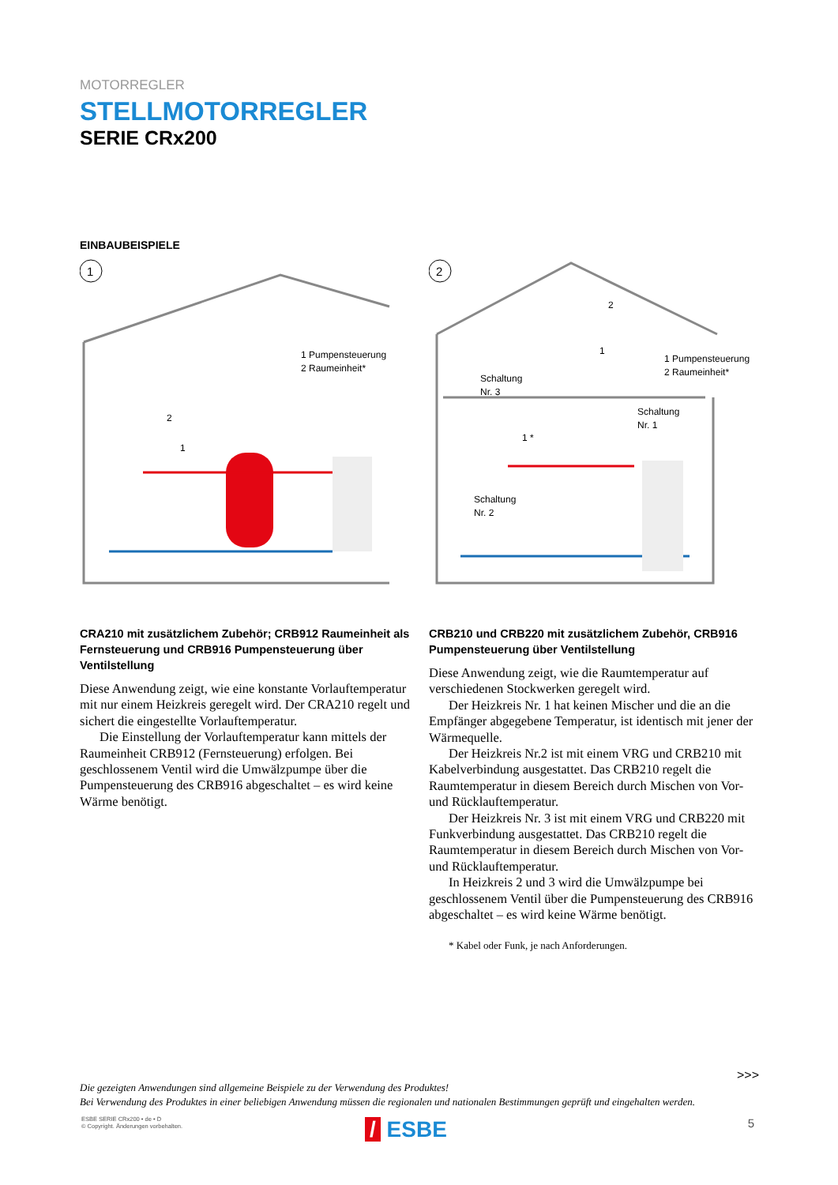MOTORREGLER
STELLMOTORREGLER
SERIE CRx200
EINBAUBEISPIELE
1
1 Pumpensteuerung
2 Raumeinheit*
2
1
CRA210 mit zusätzlichem Zubehör; CRB912 Raumeinheit als Fernsteuerung und CRB916 Pumpensteuerung über Ventilstellung
Diese Anwendung zeigt, wie eine konstante Vorlauf­temperatur mit nur einem Heizkreis geregelt wird. Der CRA210 regelt und sichert die eingestellte Vorlauftemperatur.
Die Einstellung der Vorlauftemperatur kann mittels der Raumeinheit CRB912 (Fernsteuerung) erfolgen. Bei geschlossenem Ventil wird die Umwälzpumpe über die Pumpensteuerung des CRB916 abgeschaltet – es wird keine Wärme benötigt.
2
1 Pumpensteuerung
2 Raumeinheit*
Schaltung
Nr. 3
Schaltung
Nr. 1
Schaltung
Nr. 2
2
1
1 *
CRB210 und CRB220 mit zusätzlichem Zubehör, CRB916 Pumpensteuerung über Ventilstellung
Diese Anwendung zeigt, wie die Raumtemperatur auf verschiedenen Stockwerken geregelt wird.
Der Heizkreis Nr. 1 hat keinen Mischer und die an die Empfänger abgegebene Temperatur, ist identisch mit jener der Wärmequelle.
Der Heizkreis Nr.2 ist mit einem VRG und CRB210 mit Kabelverbindung ausgestattet. Das CRB210 regelt die Raumtemperatur in diesem Bereich durch Mischen von Vor- und Rücklauftemperatur.
Der Heizkreis Nr. 3 ist mit einem VRG und CRB220 mit Funkverbindung ausgestattet. Das CRB210 regelt die Raumtemperatur in diesem Bereich durch Mischen von Vor- und Rücklauftemperatur.
In Heizkreis 2 und 3 wird die Umwälzpumpe bei geschlossenem Ventil über die Pumpensteuerung des CRB916 abgeschaltet – es wird keine Wärme benötigt.
* Kabel oder Funk, je nach Anforderungen.
>>>
Die gezeigten Anwendungen sind allgemeine Beispiele zu der Verwendung des Produktes!
Bei Verwendung des Produktes in einer beliebigen Anwendung müssen die regionalen und nationalen Bestimmungen geprüft und eingehalten werden.
ESBE SERIE CRx200 • de • D
© Copyright. Änderungen vorbehalten.
/ ESBE 5